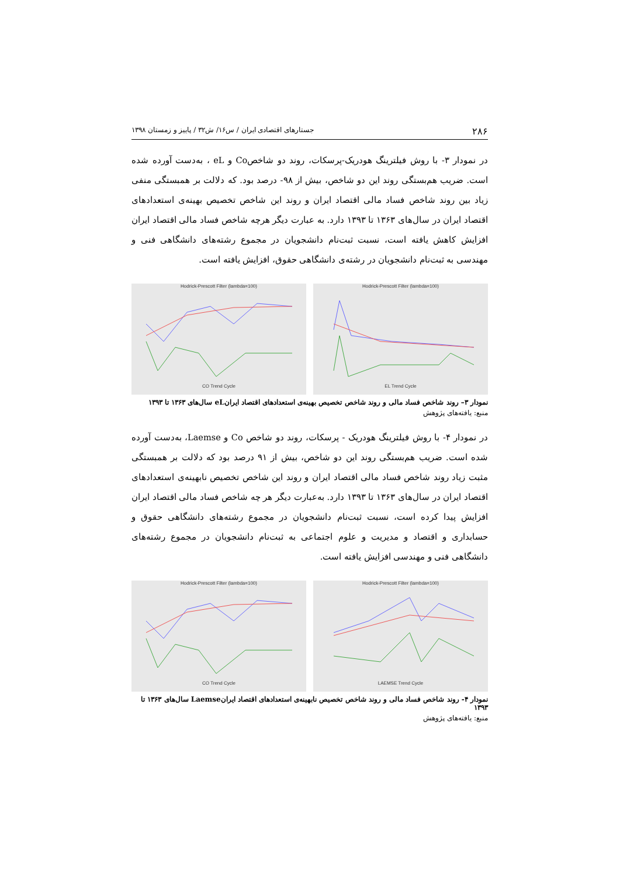۲۸۶ جستارهای اقتصادی ایران / س۱۶/ ش۳۲ / پاییز و زمستان ۱۳۹۸
در نمودار ۳- با روش فیلترینگ هودریک-پرسکات، روند دو شاخصCo و eL ، به‌دست آورده شده است. ضریب هم‌بستگی روند این دو شاخص، بیش از ۹۸- درصد بود. که دلالت بر همبستگی منفی زیاد بین روند شاخص فساد مالی اقتصاد ایران و روند این شاخص تخصیص بهینه‌ی استعدادهای اقتصاد ایران در سال‌های ۱۳۶۳ تا ۱۳۹۳ دارد. به عبارت دیگر هرچه شاخص فساد مالی اقتصاد ایران افزایش کاهش یافته است، نسبت ثبت‌نام دانشجویان در مجموع رشته‌های دانشگاهی فنی و مهندسی به ثبت‌نام دانشجویان در رشته‌ی دانشگاهی حقوق، افزایش یافته است.
Hodrick-Prescott Filter (lambda=100)
CO Trend Cycle
Hodrick-Prescott Filter (lambda=100)
EL Trend Cycle
نمودار ۳– روند شاخص فساد مالی و روند شاخص تخصیص بهینه‌ی استعدادهای اقتصاد ایرانeL سال‌های ۱۳۶۳ تا ۱۳۹۳
منبع: یافته‌های پژوهش
در نمودار ۴- با روش فیلترینگ هودریک - پرسکات، روند دو شاخص Co و Laemse، به‌دست آورده شده است. ضریب هم‌بستگی روند این دو شاخص، بیش از ۹۱ درصد بود که دلالت بر همبستگی مثبت زیاد روند شاخص فساد مالی اقتصاد ایران و روند این شاخص تخصیص نابهینه‌ی استعدادهای اقتصاد ایران در سال‌های ۱۳۶۳ تا ۱۳۹۳ دارد. به‌عبارت دیگر هر چه شاخص فساد مالی اقتصاد ایران افزایش پیدا کرده است، نسبت ثبت‌نام دانشجویان در مجموع رشته‌های دانشگاهی حقوق و حسابداری و اقتصاد و مدیریت و علوم اجتماعی به ثبت‌نام دانشجویان در مجموع رشته‌های دانشگاهی فنی و مهندسی افزایش یافته است.
Hodrick-Prescott Filter (lambda=100)
CO Trend Cycle
Hodrick-Prescott Filter (lambda=100)
LAEMSE Trend Cycle
نمودار ۴- روند شاخص فساد مالی و روند شاخص تخصیص نابهینه‌ی استعدادهای اقتصاد ایرانLaemse سال‌های ۱۳۶۳ تا ۱۳۹۳
منبع: یافته‌های پژوهش